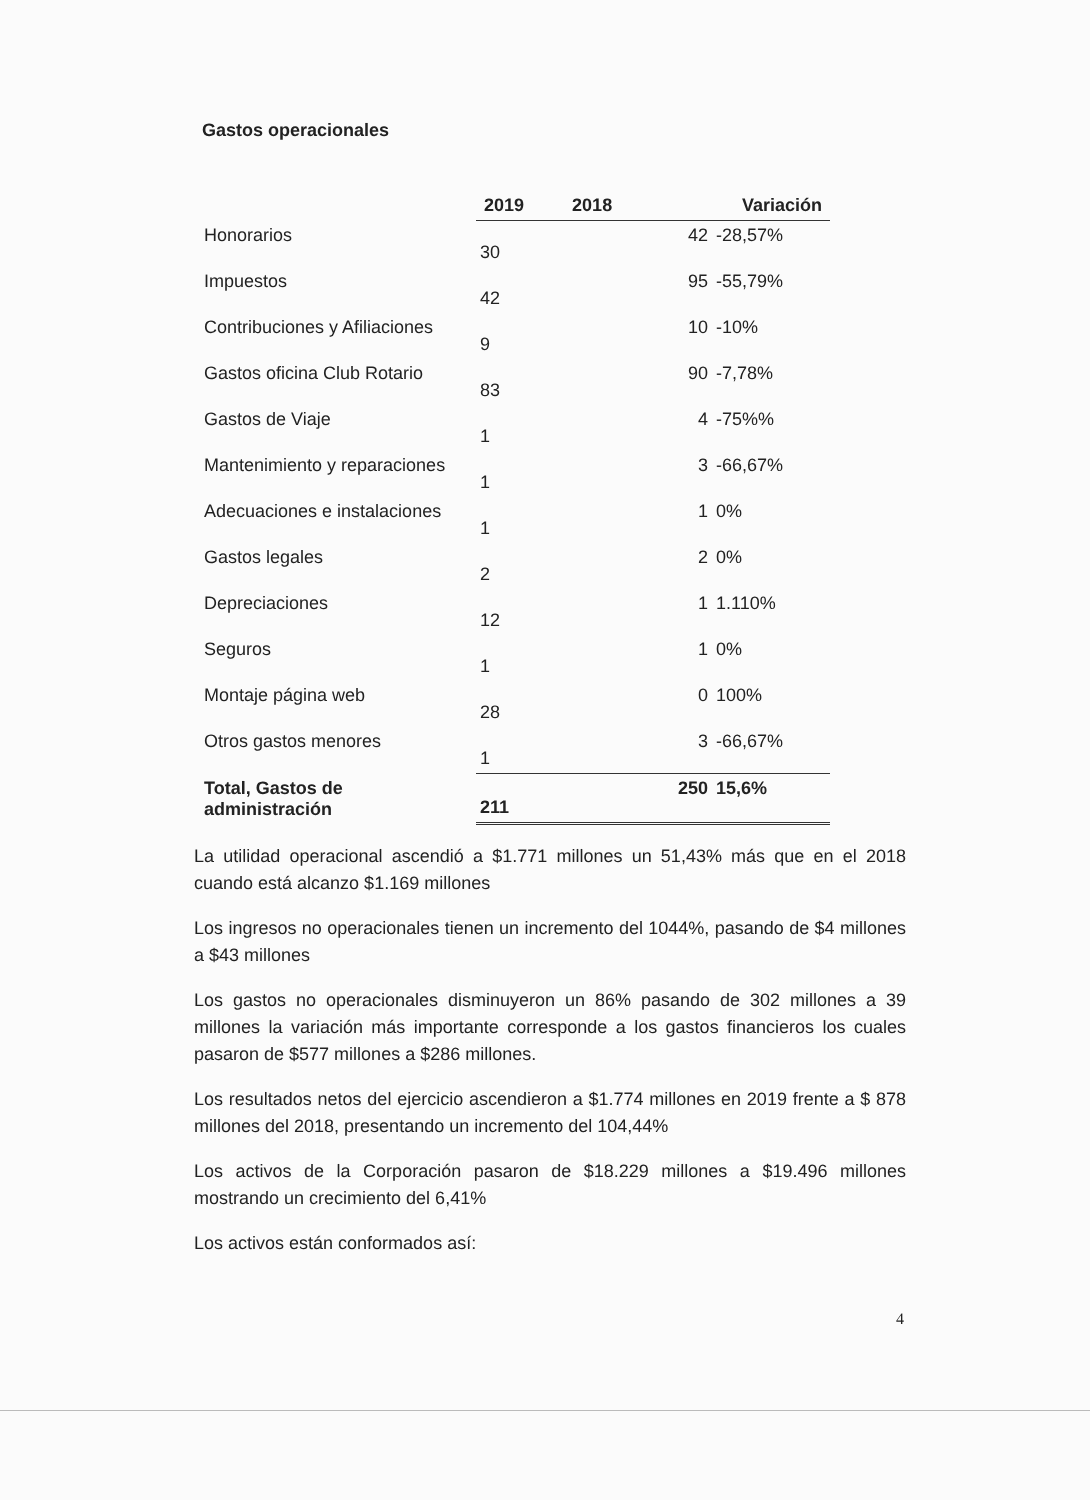Gastos operacionales
| | 2019 | 2018 | Variación | |
| --- | --- | --- | --- | --- |
| Honorarios | 30 | | 42 | -28,57% |
| Impuestos | 42 | | 95 | -55,79% |
| Contribuciones y Afiliaciones | 9 | | 10 | -10% |
| Gastos oficina Club Rotario | 83 | | 90 | -7,78% |
| Gastos de Viaje | 1 | | 4 | -75%% |
| Mantenimiento y reparaciones | 1 | | 3 | -66,67% |
| Adecuaciones e instalaciones | 1 | | 1 | 0% |
| Gastos legales | 2 | | 2 | 0% |
| Depreciaciones | 12 | | 1 | 1.110% |
| Seguros | 1 | | 1 | 0% |
| Montaje página web | 28 | | 0 | 100% |
| Otros gastos menores | 1 | | 3 | -66,67% |
| Total, Gastos de administración | 211 | | 250 | 15,6% |
La utilidad operacional ascendió a $1.771 millones un 51,43% más que en el 2018 cuando está alcanzo $1.169 millones
Los ingresos no operacionales tienen un incremento del 1044%, pasando de $4 millones a $43 millones
Los gastos no operacionales disminuyeron un 86% pasando de 302 millones a 39 millones la variación más importante corresponde a los gastos financieros los cuales pasaron de $577 millones a $286 millones.
Los resultados netos del ejercicio ascendieron a $1.774 millones en 2019 frente a $ 878 millones del 2018, presentando un incremento del 104,44%
Los activos de la Corporación pasaron de $18.229 millones a $19.496 millones mostrando un crecimiento del 6,41%
Los activos están conformados así:
4